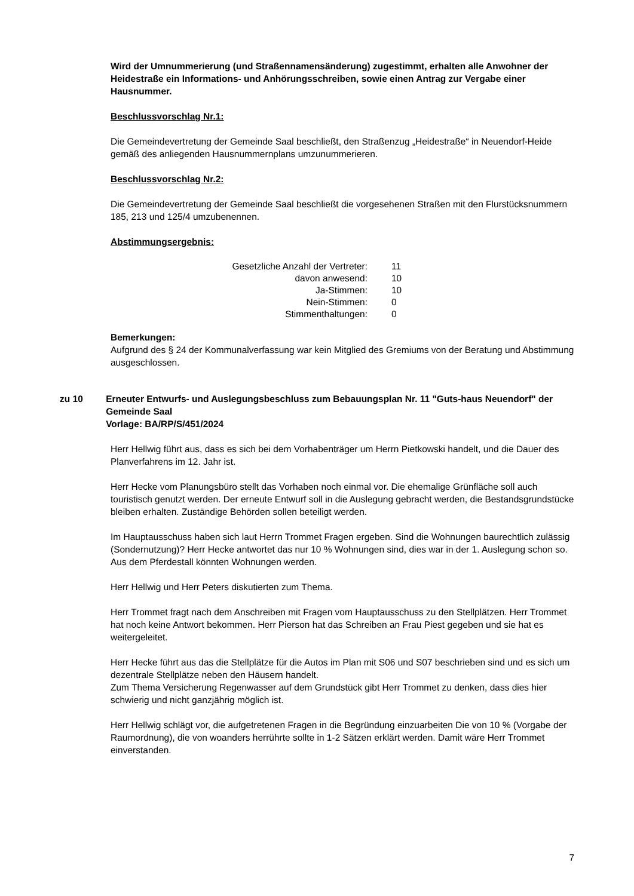Wird der Umnummerierung (und Straßennamensänderung) zugestimmt, erhalten alle Anwohner der Heidestraße ein Informations- und Anhörungsschreiben, sowie einen Antrag zur Vergabe einer Hausnummer.
Beschlussvorschlag Nr.1:
Die Gemeindevertretung der Gemeinde Saal beschließt, den Straßenzug „Heidestraße“ in Neuendorf-Heide gemäß des anliegenden Hausnummernplans umzunummerieren.
Beschlussvorschlag Nr.2:
Die Gemeindevertretung der Gemeinde Saal beschließt die vorgesehenen Straßen mit den Flurstücksnummern 185, 213 und 125/4 umzubenennen.
Abstimmungsergebnis:
| Gesetzliche Anzahl der Vertreter: | 11 |
| davon anwesend: | 10 |
| Ja-Stimmen: | 10 |
| Nein-Stimmen: | 0 |
| Stimmenthaltungen: | 0 |
Bemerkungen:
Aufgrund des § 24 der Kommunalverfassung war kein Mitglied des Gremiums von der Beratung und Abstimmung ausgeschlossen.
zu 10 Erneuter Entwurfs- und Auslegungsbeschluss zum Bebauungsplan Nr. 11 "Guts-haus Neuendorf" der Gemeinde Saal
Vorlage: BA/RP/S/451/2024
Herr Hellwig führt aus, dass es sich bei dem Vorhabenträger um Herrn Pietkowski handelt, und die Dauer des Planverfahrens im 12. Jahr ist.
Herr Hecke vom Planungsbüro stellt das Vorhaben noch einmal vor. Die ehemalige Grünfläche soll auch touristisch genutzt werden. Der erneute Entwurf soll in die Auslegung gebracht werden, die Bestandsgrundstücke bleiben erhalten. Zuständige Behörden sollen beteiligt werden.
Im Hauptausschuss haben sich laut Herrn Trommet Fragen ergeben. Sind die Wohnungen baurechtlich zulässig (Sondernutzung)? Herr Hecke antwortet das nur 10 % Wohnungen sind, dies war in der 1. Auslegung schon so. Aus dem Pferdestall könnten Wohnungen werden.
Herr Hellwig und Herr Peters diskutierten zum Thema.
Herr Trommet fragt nach dem Anschreiben mit Fragen vom Hauptausschuss zu den Stellplätzen. Herr Trommet hat noch keine Antwort bekommen. Herr Pierson hat das Schreiben an Frau Piest gegeben und sie hat es weitergeleitet.
Herr Hecke führt aus das die Stellplätze für die Autos im Plan mit S06 und S07 beschrieben sind und es sich um dezentrale Stellplätze neben den Häusern handelt.
Zum Thema Versicherung Regenwasser auf dem Grundstück gibt Herr Trommet zu denken, dass dies hier schwierig und nicht ganzjährig möglich ist.
Herr Hellwig schlägt vor, die aufgetretenen Fragen in die Begründung einzuarbeiten Die von 10 % (Vorgabe der Raumordnung), die von woanders herrührte sollte in 1-2 Sätzen erklärt werden. Damit wäre Herr Trommet einverstanden.
7